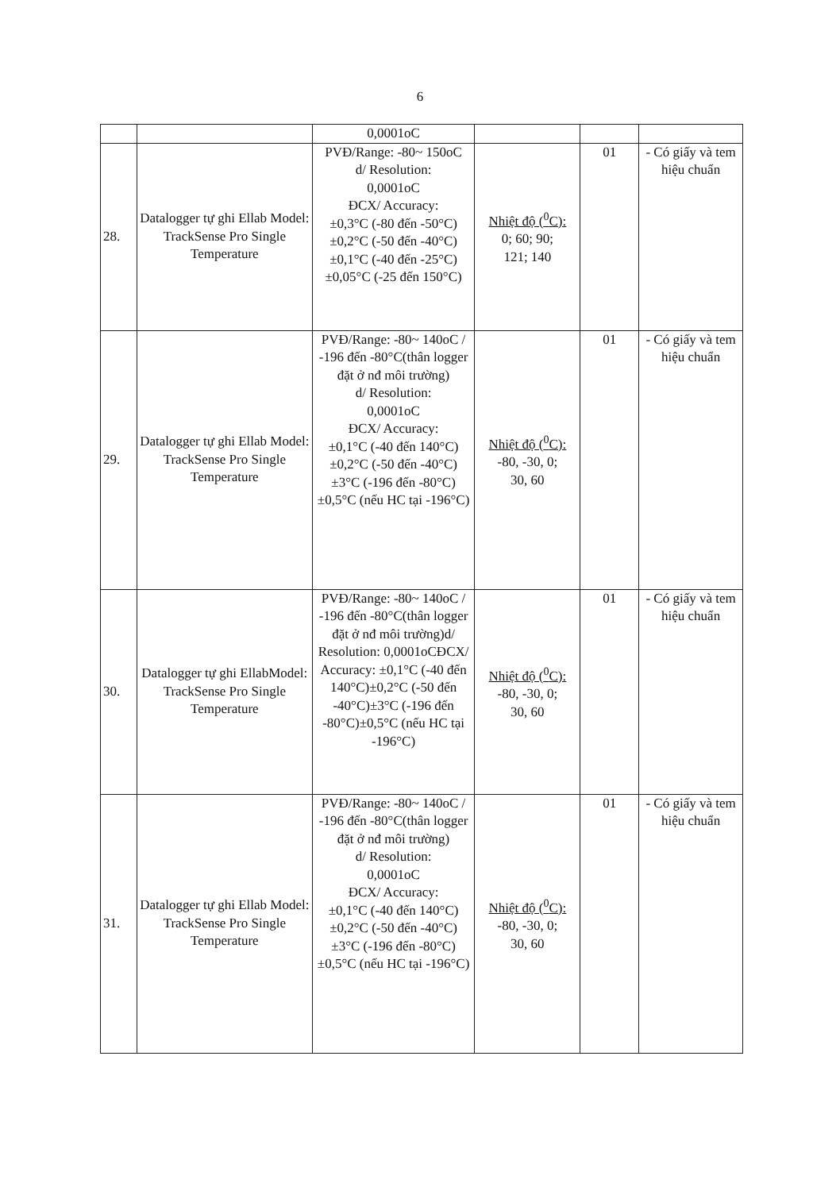6
| | | 0,0001oC | | | |
| 28. | Datalogger tự ghi Ellab Model: TrackSense Pro Single Temperature | PVĐ/Range: -80~ 150oC d/ Resolution: 0,0001oC ĐCX/ Accuracy: ±0,3°C (-80 đến -50°C) ±0,2°C (-50 đến -40°C) ±0,1°C (-40 đến -25°C) ±0,05°C (-25 đến 150°C) | Nhiệt độ (<sup>0</sup>C): 0; 60; 90; 121; 140 | 01 | - Có giấy và tem hiệu chuẩn |
| 29. | Datalogger tự ghi Ellab Model: TrackSense Pro Single Temperature | PVĐ/Range: -80~ 140oC / -196 đến -80°C(thân logger đặt ở nđ môi trường) d/ Resolution: 0,0001oC ĐCX/ Accuracy: ±0,1°C (-40 đến 140°C) ±0,2°C (-50 đến -40°C) ±3°C (-196 đến -80°C) ±0,5°C (nếu HC tại -196°C) | Nhiệt độ (<sup>0</sup>C): -80, -30, 0; 30, 60 | 01 | - Có giấy và tem hiệu chuẩn |
| 30. | Datalogger tự ghi EllabModel: TrackSense Pro Single Temperature | PVĐ/Range: -80~ 140oC / -196 đến -80°C(thân logger đặt ở nđ môi trường)d/ Resolution: 0,0001oCĐCX/ Accuracy: ±0,1°C (-40 đến 140°C)±0,2°C (-50 đến -40°C)±3°C (-196 đến -80°C)±0,5°C (nếu HC tại -196°C) | Nhiệt độ (<sup>0</sup>C): -80, -30, 0; 30, 60 | 01 | - Có giấy và tem hiệu chuẩn |
| 31. | Datalogger tự ghi Ellab Model: TrackSense Pro Single Temperature | PVĐ/Range: -80~ 140oC / -196 đến -80°C(thân logger đặt ở nđ môi trường) d/ Resolution: 0,0001oC ĐCX/ Accuracy: ±0,1°C (-40 đến 140°C) ±0,2°C (-50 đến -40°C) ±3°C (-196 đến -80°C) ±0,5°C (nếu HC tại -196°C) | Nhiệt độ (<sup>0</sup>C): -80, -30, 0; 30, 60 | 01 | - Có giấy và tem hiệu chuẩn |